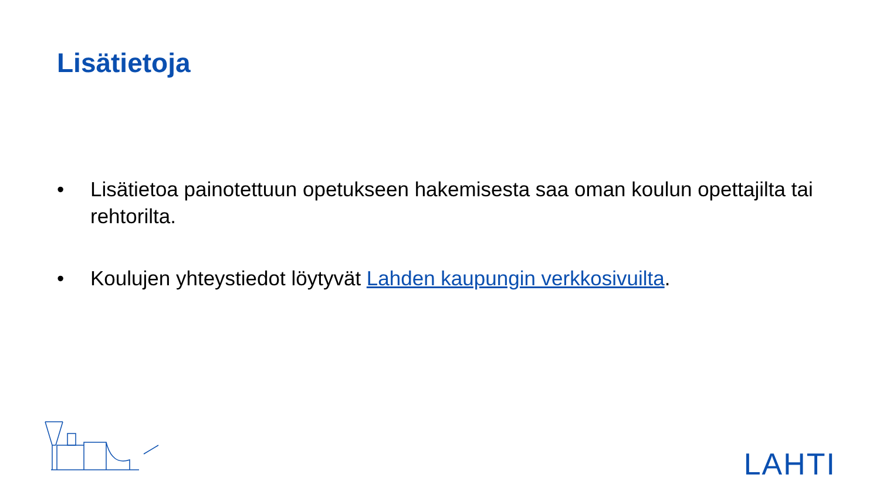Lisätietoja
• Lisätietoa painotettuun opetukseen hakemisesta saa oman koulun opettajilta tai rehtorilta.
• Koulujen yhteystiedot löytyvät Lahden kaupungin verkkosivuilta.
LAHTI